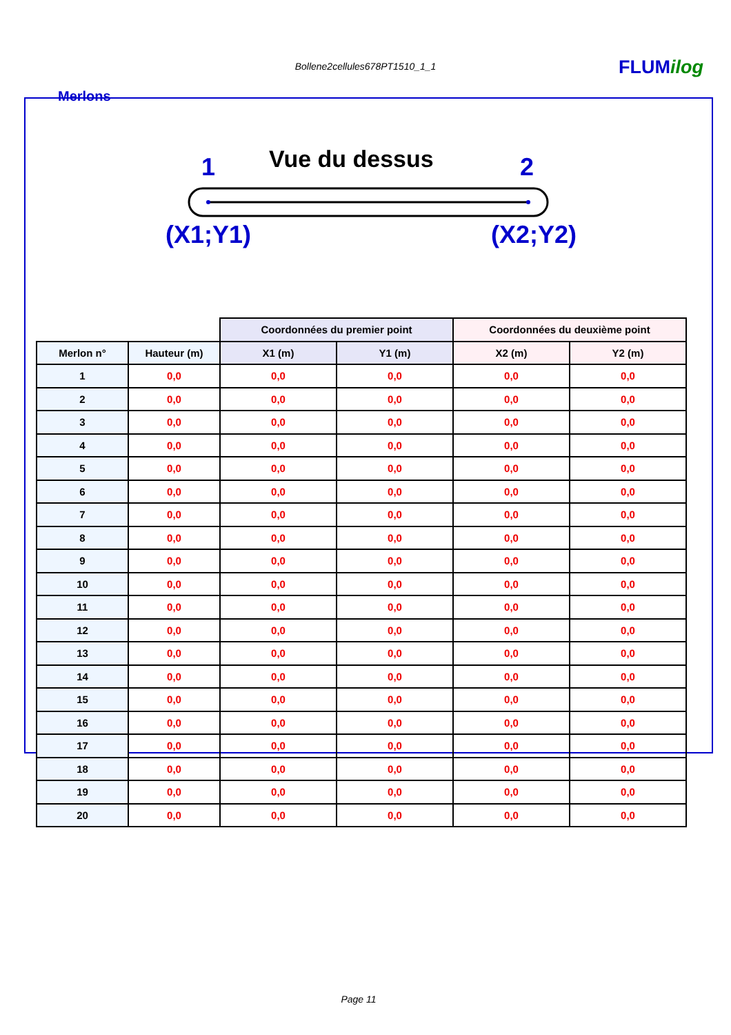Bollene2cellules678PT1510_1_1 FLUMilog
Merlons
Vue du dessus
1 2
(X1;Y1) (X2;Y2)
| | | Coordonnées du premier point | | Coordonnées du deuxième point | |
| --- | --- | --- | --- | --- | --- |
| Merlon n° | Hauteur (m) | X1 (m) | Y1 (m) | X2 (m) | Y2 (m) |
| 1 | 0,0 | 0,0 | 0,0 | 0,0 | 0,0 |
| 2 | 0,0 | 0,0 | 0,0 | 0,0 | 0,0 |
| 3 | 0,0 | 0,0 | 0,0 | 0,0 | 0,0 |
| 4 | 0,0 | 0,0 | 0,0 | 0,0 | 0,0 |
| 5 | 0,0 | 0,0 | 0,0 | 0,0 | 0,0 |
| 6 | 0,0 | 0,0 | 0,0 | 0,0 | 0,0 |
| 7 | 0,0 | 0,0 | 0,0 | 0,0 | 0,0 |
| 8 | 0,0 | 0,0 | 0,0 | 0,0 | 0,0 |
| 9 | 0,0 | 0,0 | 0,0 | 0,0 | 0,0 |
| 10 | 0,0 | 0,0 | 0,0 | 0,0 | 0,0 |
| 11 | 0,0 | 0,0 | 0,0 | 0,0 | 0,0 |
| 12 | 0,0 | 0,0 | 0,0 | 0,0 | 0,0 |
| 13 | 0,0 | 0,0 | 0,0 | 0,0 | 0,0 |
| 14 | 0,0 | 0,0 | 0,0 | 0,0 | 0,0 |
| 15 | 0,0 | 0,0 | 0,0 | 0,0 | 0,0 |
| 16 | 0,0 | 0,0 | 0,0 | 0,0 | 0,0 |
| 17 | 0,0 | 0,0 | 0,0 | 0,0 | 0,0 |
| 18 | 0,0 | 0,0 | 0,0 | 0,0 | 0,0 |
| 19 | 0,0 | 0,0 | 0,0 | 0,0 | 0,0 |
| 20 | 0,0 | 0,0 | 0,0 | 0,0 | 0,0 |
Page 11